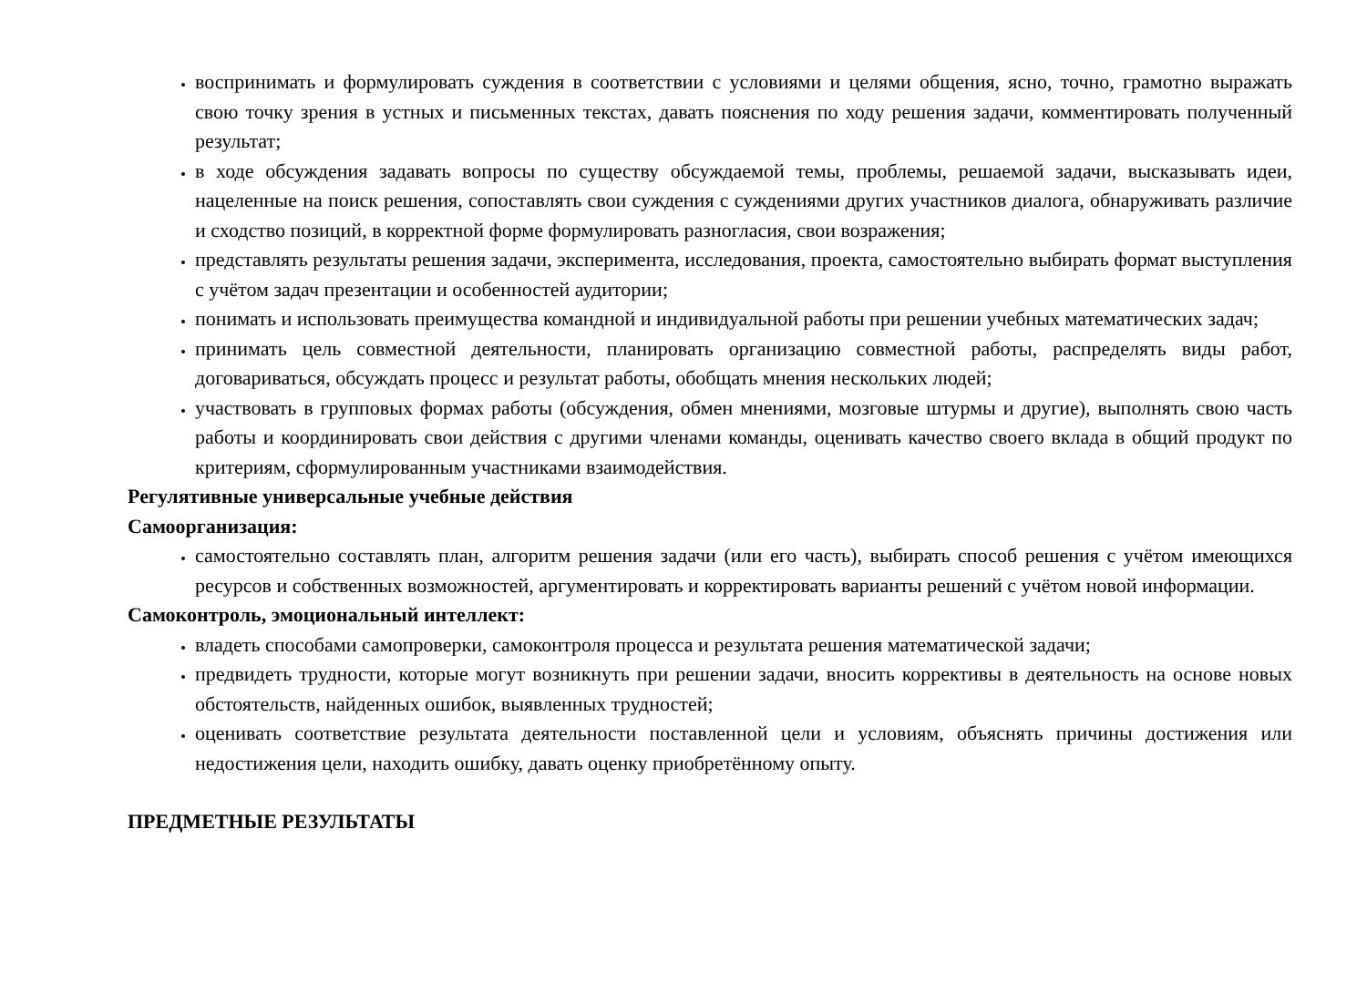воспринимать и формулировать суждения в соответствии с условиями и целями общения, ясно, точно, грамотно выражать свою точку зрения в устных и письменных текстах, давать пояснения по ходу решения задачи, комментировать полученный результат;
в ходе обсуждения задавать вопросы по существу обсуждаемой темы, проблемы, решаемой задачи, высказывать идеи, нацеленные на поиск решения, сопоставлять свои суждения с суждениями других участников диалога, обнаруживать различие и сходство позиций, в корректной форме формулировать разногласия, свои возражения;
представлять результаты решения задачи, эксперимента, исследования, проекта, самостоятельно выбирать формат выступления с учётом задач презентации и особенностей аудитории;
понимать и использовать преимущества командной и индивидуальной работы при решении учебных математических задач;
принимать цель совместной деятельности, планировать организацию совместной работы, распределять виды работ, договариваться, обсуждать процесс и результат работы, обобщать мнения нескольких людей;
участвовать в групповых формах работы (обсуждения, обмен мнениями, мозговые штурмы и другие), выполнять свою часть работы и координировать свои действия с другими членами команды, оценивать качество своего вклада в общий продукт по критериям, сформулированным участниками взаимодействия.
Регулятивные универсальные учебные действия
Самоорганизация:
самостоятельно составлять план, алгоритм решения задачи (или его часть), выбирать способ решения с учётом имеющихся ресурсов и собственных возможностей, аргументировать и корректировать варианты решений с учётом новой информации.
Самоконтроль, эмоциональный интеллект:
владеть способами самопроверки, самоконтроля процесса и результата решения математической задачи;
предвидеть трудности, которые могут возникнуть при решении задачи, вносить коррективы в деятельность на основе новых обстоятельств, найденных ошибок, выявленных трудностей;
оценивать соответствие результата деятельности поставленной цели и условиям, объяснять причины достижения или недостижения цели, находить ошибку, давать оценку приобретённому опыту.
ПРЕДМЕТНЫЕ РЕЗУЛЬТАТЫ